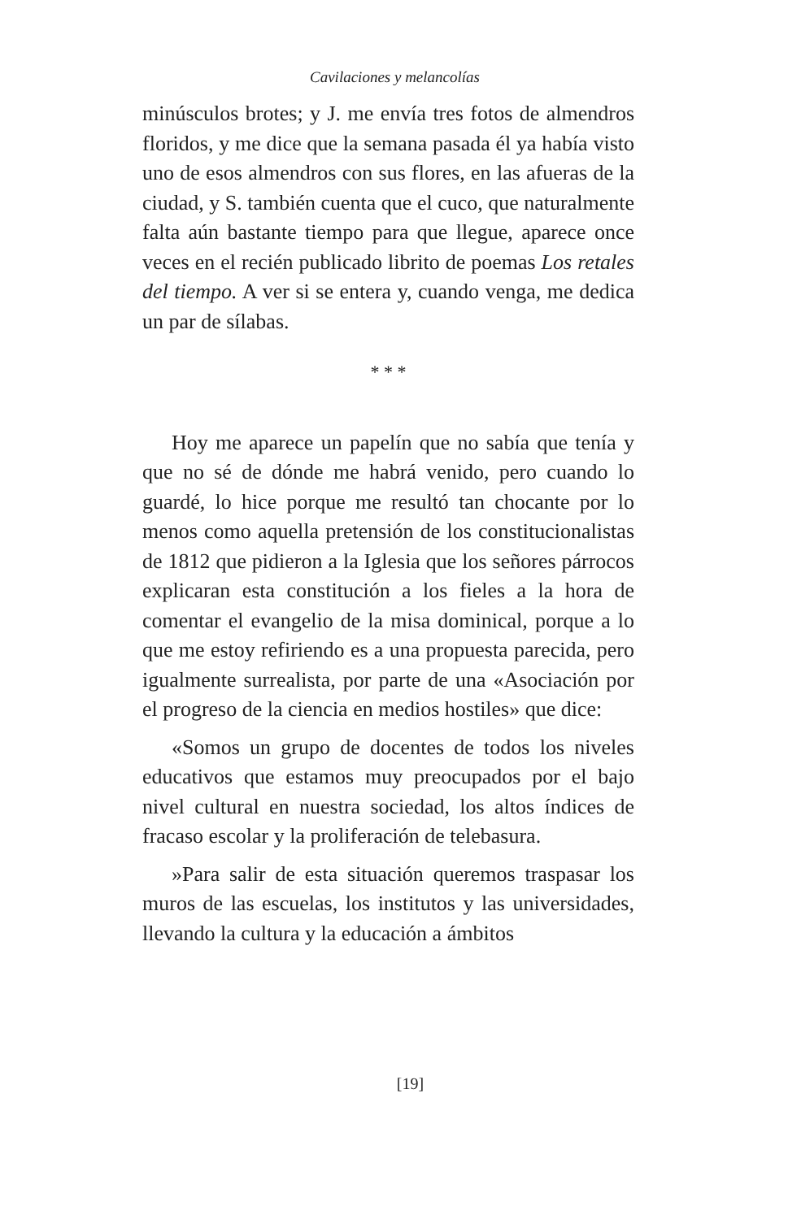Cavilaciones y melancolías
minúsculos brotes; y J. me envía tres fotos de almendros floridos, y me dice que la semana pasada él ya había visto uno de esos almendros con sus flores, en las afueras de la ciudad, y S. también cuenta que el cuco, que naturalmente falta aún bastante tiempo para que llegue, aparece once veces en el recién publicado librito de poemas Los retales del tiempo. A ver si se entera y, cuando venga, me dedica un par de sílabas.
* * *
Hoy me aparece un papelín que no sabía que tenía y que no sé de dónde me habrá venido, pero cuando lo guardé, lo hice porque me resultó tan chocante por lo menos como aquella pretensión de los constitucionalistas de 1812 que pidieron a la Iglesia que los señores párrocos explicaran esta constitución a los fieles a la hora de comentar el evangelio de la misa dominical, porque a lo que me estoy refiriendo es a una propuesta parecida, pero igualmente surrealista, por parte de una «Asociación por el progreso de la ciencia en medios hostiles» que dice:
«Somos un grupo de docentes de todos los niveles educativos que estamos muy preocupados por el bajo nivel cultural en nuestra sociedad, los altos índices de fracaso escolar y la proliferación de telebasura.
»Para salir de esta situación queremos traspasar los muros de las escuelas, los institutos y las universidades, llevando la cultura y la educación a ámbitos
[19]